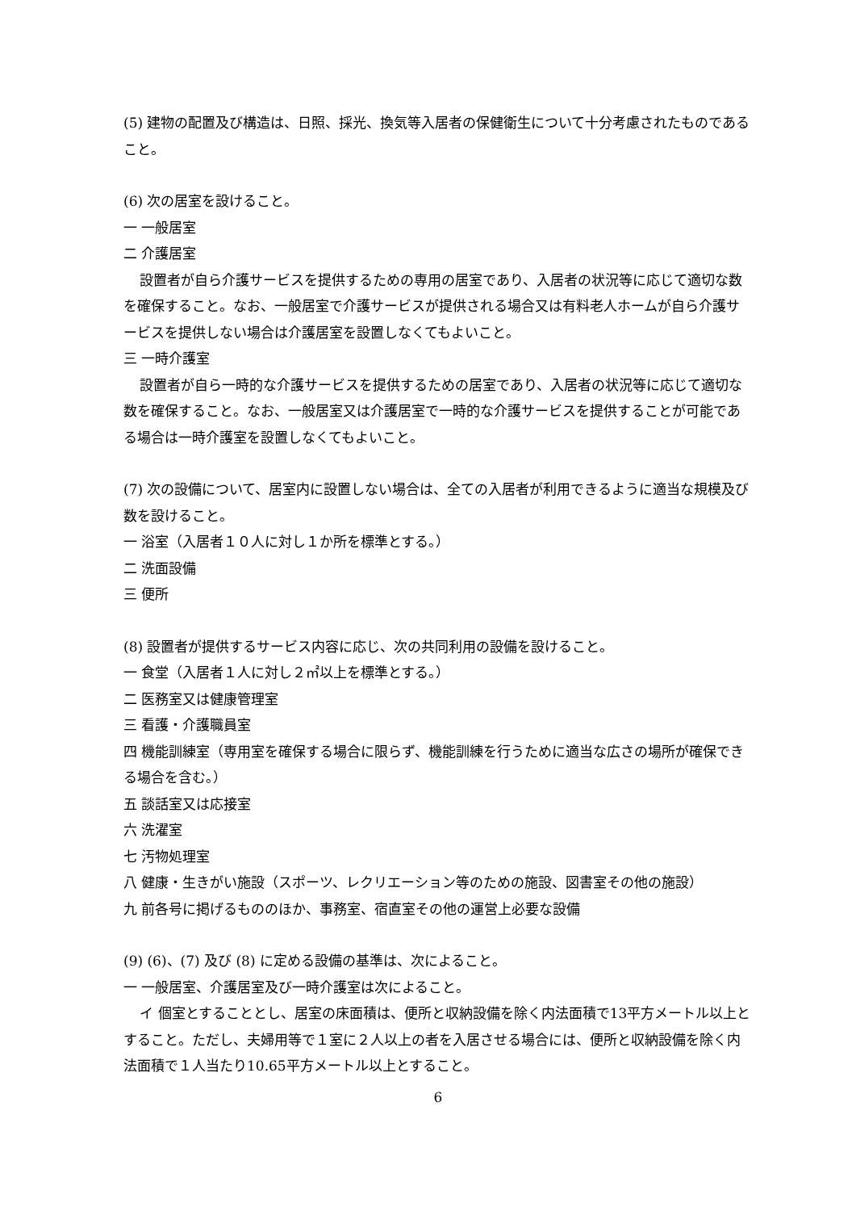(5) 建物の配置及び構造は、日照、採光、換気等入居者の保健衛生について十分考慮されたものであること。
(6) 次の居室を設けること。
一 一般居室
二 介護居室
設置者が自ら介護サービスを提供するための専用の居室であり、入居者の状況等に応じて適切な数を確保すること。なお、一般居室で介護サービスが提供される場合又は有料老人ホームが自ら介護サービスを提供しない場合は介護居室を設置しなくてもよいこと。
三 一時介護室
設置者が自ら一時的な介護サービスを提供するための居室であり、入居者の状況等に応じて適切な数を確保すること。なお、一般居室又は介護居室で一時的な介護サービスを提供することが可能である場合は一時介護室を設置しなくてもよいこと。
(7) 次の設備について、居室内に設置しない場合は、全ての入居者が利用できるように適当な規模及び数を設けること。
一 浴室（入居者１０人に対し１か所を標準とする。）
二 洗面設備
三 便所
(8) 設置者が提供するサービス内容に応じ、次の共同利用の設備を設けること。
一 食堂（入居者１人に対し２㎡以上を標準とする。）
二 医務室又は健康管理室
三 看護・介護職員室
四 機能訓練室（専用室を確保する場合に限らず、機能訓練を行うために適当な広さの場所が確保できる場合を含む。）
五 談話室又は応接室
六 洗濯室
七 汚物処理室
八 健康・生きがい施設（スポーツ、レクリエーション等のための施設、図書室その他の施設）
九 前各号に掲げるもののほか、事務室、宿直室その他の運営上必要な設備
(9) (6)、(7) 及び (8) に定める設備の基準は、次によること。
一 一般居室、介護居室及び一時介護室は次によること。
イ 個室とすることとし、居室の床面積は、便所と収納設備を除く内法面積で13平方メートル以上とすること。ただし、夫婦用等で１室に２人以上の者を入居させる場合には、便所と収納設備を除く内法面積で１人当たり10.65平方メートル以上とすること。
6